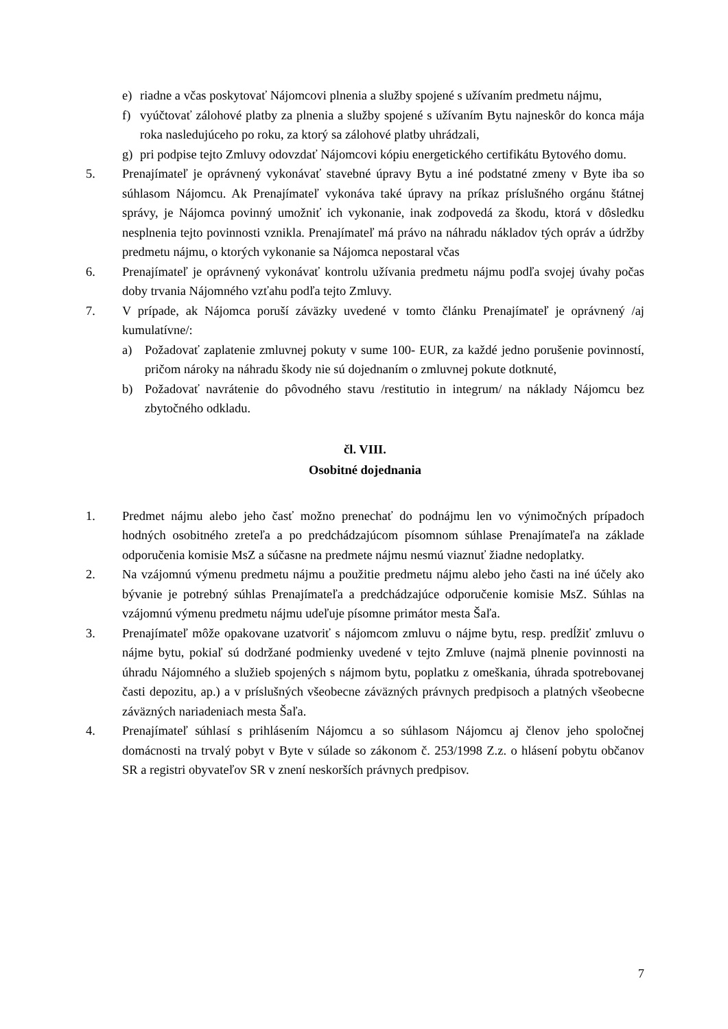e) riadne a včas poskytovať Nájomcovi plnenia a služby spojené s užívaním predmetu nájmu,
f) vyúčtovať zálohové platby za plnenia a služby spojené s užívaním Bytu najneskôr do konca mája roka nasledujúceho po roku, za ktorý sa zálohové platby uhrádzali,
g) pri podpise tejto Zmluvy odovzdať Nájomcovi kópiu energetického certifikátu Bytového domu.
5. Prenajímateľ je oprávnený vykonávať stavebné úpravy Bytu a iné podstatné zmeny v Byte iba so súhlasom Nájomcu. Ak Prenajímateľ vykonáva také úpravy na príkaz príslušného orgánu štátnej správy, je Nájomca povinný umožniť ich vykonanie, inak zodpovedá za škodu, ktorá v dôsledku nesplnenia tejto povinnosti vznikla. Prenajímateľ má právo na náhradu nákladov tých opráv a údržby predmetu nájmu, o ktorých vykonanie sa Nájomca nepostaral včas
6. Prenajímateľ je oprávnený vykonávať kontrolu užívania predmetu nájmu podľa svojej úvahy počas doby trvania Nájomného vzťahu podľa tejto Zmluvy.
7. V prípade, ak Nájomca poruší záväzky uvedené v tomto článku Prenajímateľ je oprávnený /aj kumulatívne/:
a) Požadovať zaplatenie zmluvnej pokuty v sume 100- EUR, za každé jedno porušenie povinností, pričom nároky na náhradu škody nie sú dojednaním o zmluvnej pokute dotknuté,
b) Požadovať navrátenie do pôvodného stavu /restitutio in integrum/ na náklady Nájomcu bez zbytočného odkladu.
čl. VIII.
Osobitné dojednania
1. Predmet nájmu alebo jeho časť možno prenechať do podnájmu len vo výnimočných prípadoch hodných osobitného zreteľa a po predchádzajúcom písomnom súhlase Prenajímateľa na základe odporučenia komisie MsZ a súčasne na predmete nájmu nesmú viaznuť žiadne nedoplatky.
2. Na vzájomnú výmenu predmetu nájmu a použitie predmetu nájmu alebo jeho časti na iné účely ako bývanie je potrebný súhlas Prenajímateľa a predchádzajúce odporučenie komisie MsZ. Súhlas na vzájomnú výmenu predmetu nájmu udeľuje písomne primátor mesta Šaľa.
3. Prenajímateľ môže opakovane uzatvoriť s nájomcom zmluvu o nájme bytu, resp. predĺžiť zmluvu o nájme bytu, pokiaľ sú dodržané podmienky uvedené v tejto Zmluve (najmä plnenie povinnosti na úhradu Nájomného a služieb spojených s nájmom bytu, poplatku z omeškania, úhrada spotrebovanej časti depozitu, ap.) a v príslušných všeobecne záväzných právnych predpisoch a platných všeobecne záväzných nariadeniach mesta Šaľa.
4. Prenajímateľ súhlasí s prihlásením Nájomcu a so súhlasom Nájomcu aj členov jeho spoločnej domácnosti na trvalý pobyt v Byte v súlade so zákonom č. 253/1998 Z.z. o hlásení pobytu občanov SR a registri obyvateľov SR v znení neskorších právnych predpisov.
7